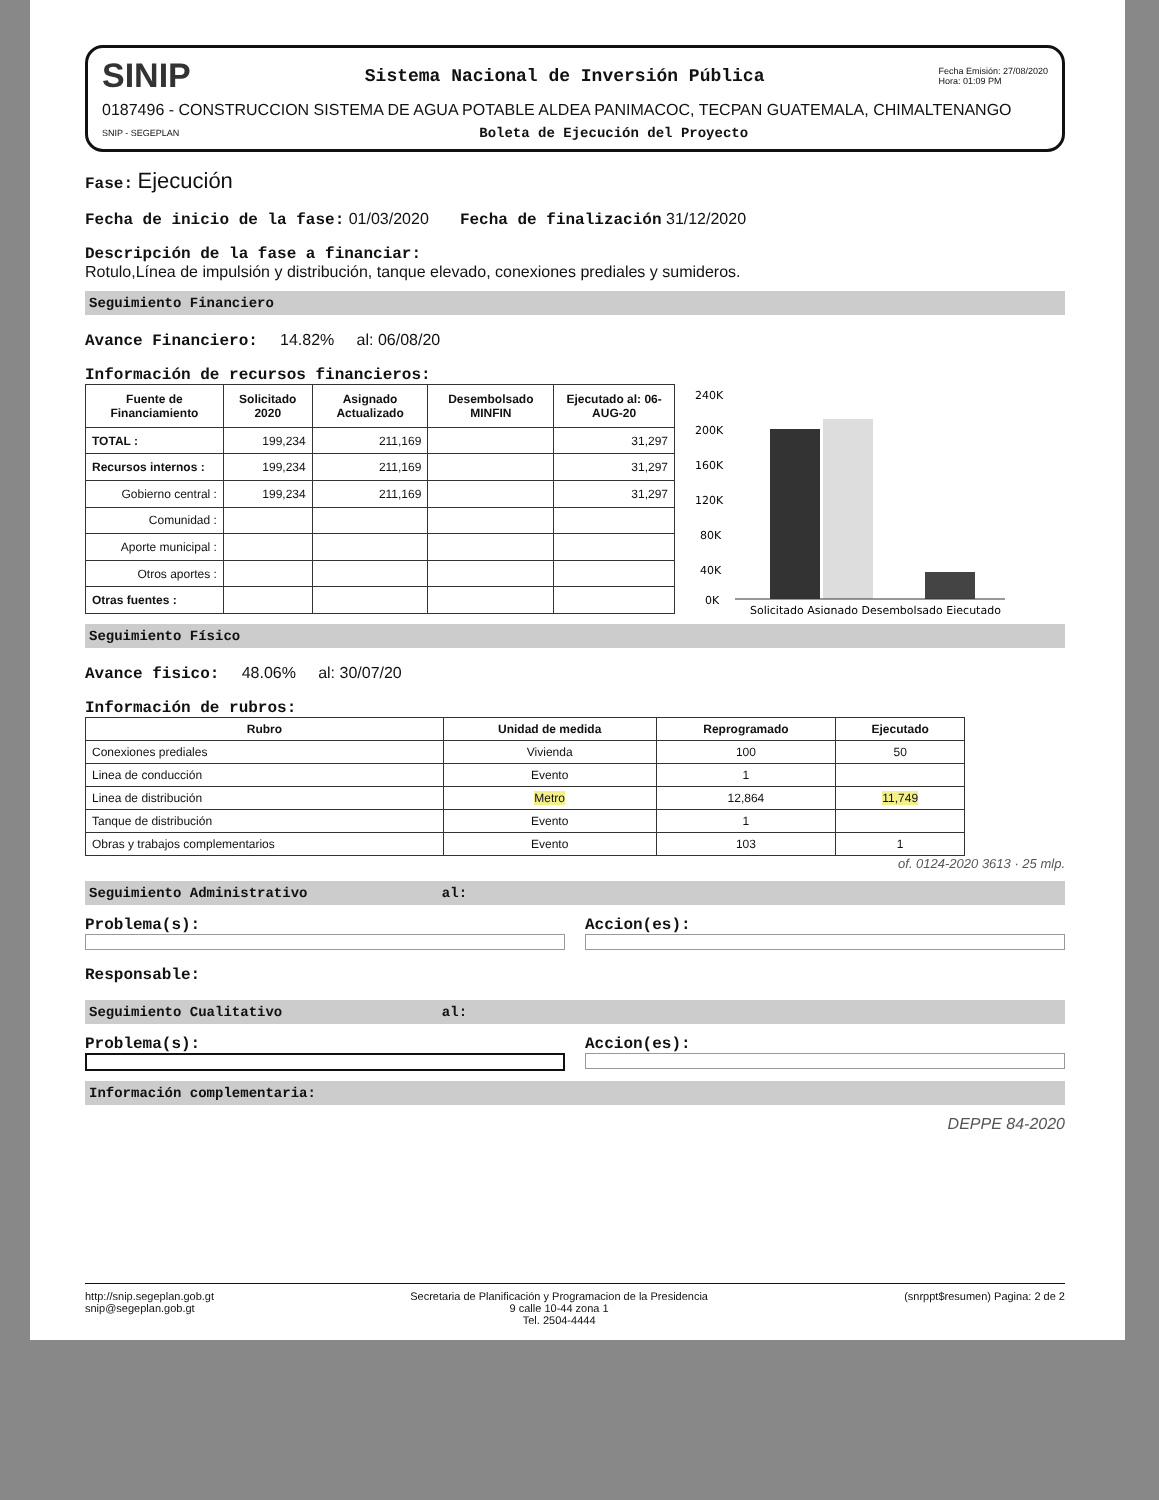SINIP Sistema Nacional de Inversión Pública Fecha Emisión: 27/08/2020
Hora: 01:09 PM
0187496 - CONSTRUCCION SISTEMA DE AGUA POTABLE ALDEA PANIMACOC, TECPAN GUATEMALA, CHIMALTENANGO
SNIP - SEGEPLAN Boleta de Ejecución del Proyecto
Fase: Ejecución
Fecha de inicio de la fase: 01/03/2020 Fecha de finalización 31/12/2020
Descripción de la fase a financiar:
Rotulo,Línea de impulsión y distribución, tanque elevado, conexiones prediales y sumideros.
Seguimiento Financiero
Avance Financiero: 14.82% al: 06/08/20
Información de recursos financieros:
| Fuente de Financiamiento | Solicitado 2020 | Asignado Actualizado | Desembolsado MINFIN | Ejecutado al: 06-AUG-20 |
| --- | --- | --- | --- | --- |
| TOTAL : | 199,234 | 211,169 | | 31,297 |
| Recursos internos : | 199,234 | 211,169 | | 31,297 |
| Gobierno central : | 199,234 | 211,169 | | 31,297 |
| Comunidad : | | | | |
| Aporte municipal : | | | | |
| Otros aportes : | | | | |
| Otras fuentes : | | | | |
240K
200K
160K
120K
80K
40K
0K
Solicitado Asignado Desembolsado Ejecutado
Seguimiento Físico
Avance fisico: 48.06% al: 30/07/20
Información de rubros:
| Rubro | Unidad de medida | Reprogramado | Ejecutado |
| --- | --- | --- | --- |
| Conexiones prediales | Vivienda | 100 | 50 |
| Linea de conducción | Evento | 1 | |
| Linea de distribución | Metro | 12,864 | 11,749 |
| Tanque de distribución | Evento | 1 | |
| Obras y trabajos complementarios | Evento | 103 | 1 |
of. 0124-2020 3613 · 25 mlp.
Seguimiento Administrativo al:
Problema(s): Accion(es):
Responsable:
Seguimiento Cualitativo al:
Problema(s): Accion(es):
Información complementaria:
DEPPE 84-2020
http://snip.segeplan.gob.gt
snip@segeplan.gob.gt
Secretaria de Planificación y Programacion de la Presidencia
9 calle 10-44 zona 1
Tel. 2504-4444
(snrppt$resumen) Pagina: 2 de 2